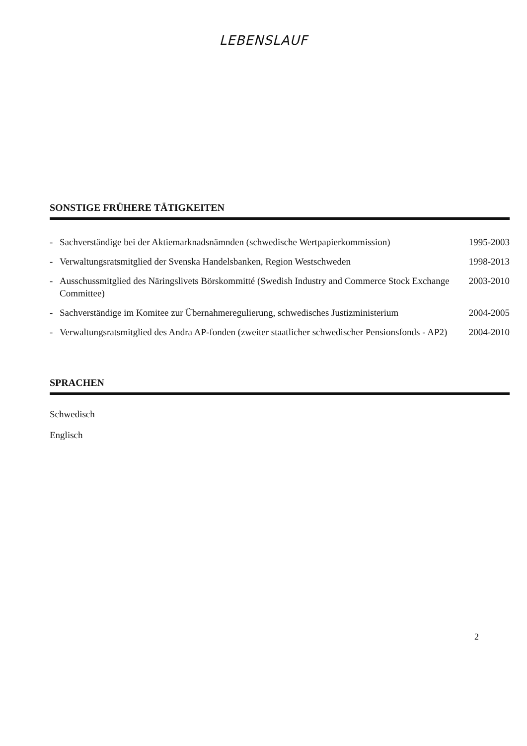LEBENSLAUF
SONSTIGE FRÜHERE TÄTIGKEITEN
- Sachverständige bei der Aktiemarknadsnämnden (schwedische Wertpapierkommission) 1995-2003
- Verwaltungsratsmitglied der Svenska Handelsbanken, Region Westschweden 1998-2013
- Ausschussmitglied des Näringslivets Börskommitté (Swedish Industry and Commerce Stock Exchange Committee) 2003-2010
- Sachverständige im Komitee zur Übernahmeregulierung, schwedisches Justizministerium 2004-2005
- Verwaltungsratsmitglied des Andra AP-fonden (zweiter staatlicher schwedischer Pensionsfonds - AP2) 2004-2010
SPRACHEN
Schwedisch
Englisch
2